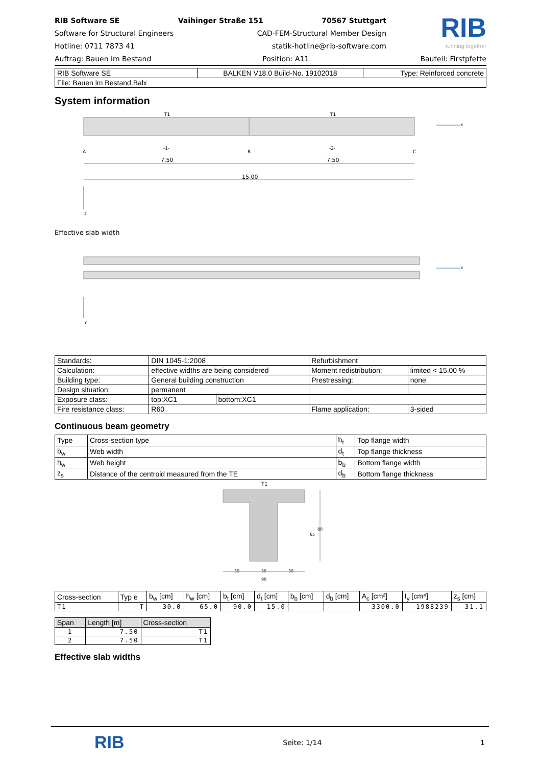RIB
running together
RIB Software SE Vaihinger Straße 151 70567 Stuttgart
Software for Structural Engineers CAD-FEM-Structural Member Design
Hotline: 0711 7873 41 statik-hotline@rib-software.com
Auftrag: Bauen im Bestand Position: A11 Bauteil: Firstpfette
| RIB Software SE | BALKEN V18.0 Build-No. 19102018 | Type: Reinforced concrete |
| File: Bauen im Bestand.Balx | | |
System information
T1
T1
A
B
C
-1-
-2-
7.50
7.50
15.00
z
x
Effective slab width
y
x
| Standards: | DIN 1045-1:2008 | | Refurbishment | |
| Calculation: | effective widths are being considered | | Moment redistribution: | limited < 15.00 % |
| Building type: | General building construction | | Prestressing: | none |
| Design situation: | permanent | | | |
| Exposure class: | top:XC1 | bottom:XC1 | | |
| Fire resistance class: | R60 | | Flame application: | 3-sided |
Continuous beam geometry
| Type | Cross-section type | b<sub>t</sub> | Top flange width |
| b<sub>w</sub> | Web width | d<sub>t</sub> | Top flange thickness |
| h<sub>w</sub> | Web height | b<sub>b</sub> | Bottom flange width |
| z<sub>s</sub> | Distance of the centroid measured from the TE | d<sub>b</sub> | Bottom flange thickness |
T1
65
80
30
30
30
90
| Cross-section | Typ e | b<sub>w</sub> [cm] | h<sub>w</sub> [cm] | b<sub>t</sub> [cm] | d<sub>t</sub> [cm] | b<sub>b</sub> [cm] | d<sub>b</sub> [cm] | A<sub>c</sub> [cm²] | I<sub>y</sub> [cm⁴] | z<sub>s</sub> [cm] |
| --- | --- | --- | --- | --- | --- | --- | --- | --- | --- | --- |
| T1 | T | 30.0 | 65.0 | 90.0 | 15.0 | | | 3300.0 | 1988239 | 31.1 |
| Span | Length [m] | Cross-section |
| --- | --- | --- |
| 1 | 7.50 | T1 |
| 2 | 7.50 | T1 |
Effective slab widths
RIB Seite: 1/14 1